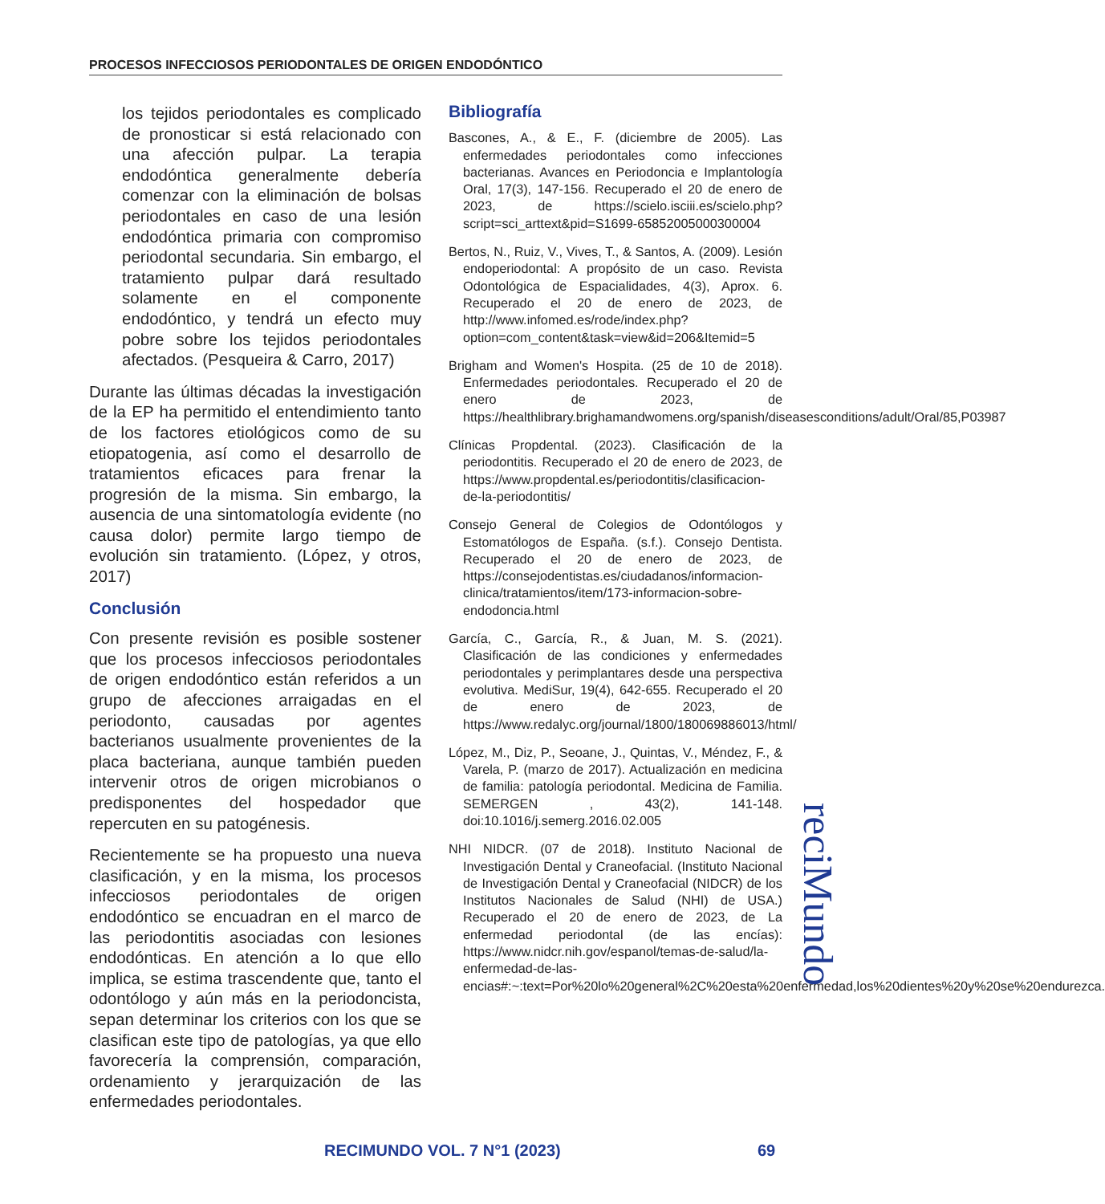PROCESOS INFECCIOSOS PERIODONTALES DE ORIGEN ENDODÓNTICO
los tejidos periodontales es complicado de pronosticar si está relacionado con una afección pulpar. La terapia endodóntica generalmente debería comenzar con la eliminación de bolsas periodontales en caso de una lesión endodóntica primaria con compromiso periodontal secundaria. Sin embargo, el tratamiento pulpar dará resultado solamente en el componente endodóntico, y tendrá un efecto muy pobre sobre los tejidos periodontales afectados. (Pesqueira & Carro, 2017)
Durante las últimas décadas la investigación de la EP ha permitido el entendimiento tanto de los factores etiológicos como de su etiopatogenia, así como el desarrollo de tratamientos eficaces para frenar la progresión de la misma. Sin embargo, la ausencia de una sintomatología evidente (no causa dolor) permite largo tiempo de evolución sin tratamiento. (López, y otros, 2017)
Conclusión
Con presente revisión es posible sostener que los procesos infecciosos periodontales de origen endodóntico están referidos a un grupo de afecciones arraigadas en el periodonto, causadas por agentes bacterianos usualmente provenientes de la placa bacteriana, aunque también pueden intervenir otros de origen microbianos o predisponentes del hospedador que repercuten en su patogénesis.
Recientemente se ha propuesto una nueva clasificación, y en la misma, los procesos infecciosos periodontales de origen endodóntico se encuadran en el marco de las periodontitis asociadas con lesiones endodónticas. En atención a lo que ello implica, se estima trascendente que, tanto el odontólogo y aún más en la periodoncista, sepan determinar los criterios con los que se clasifican este tipo de patologías, ya que ello favorecería la comprensión, comparación, ordenamiento y jerarquización de las enfermedades periodontales.
Bibliografía
Bascones, A., & E., F. (diciembre de 2005). Las enfermedades periodontales como infecciones bacterianas. Avances en Periodoncia e Implantología Oral, 17(3), 147-156. Recuperado el 20 de enero de 2023, de https://scielo.isciii.es/scielo.php?script=sci_arttext&pid=S1699-65852005000300004
Bertos, N., Ruiz, V., Vives, T., & Santos, A. (2009). Lesión endoperiodontal: A propósito de un caso. Revista Odontológica de Espacialidades, 4(3), Aprox. 6. Recuperado el 20 de enero de 2023, de http://www.infomed.es/rode/index.php?option=com_content&task=view&id=206&Itemid=5
Brigham and Women's Hospita. (25 de 10 de 2018). Enfermedades periodontales. Recuperado el 20 de enero de 2023, de https://healthlibrary.brighamandwomens.org/spanish/diseasesconditions/adult/Oral/85,P03987
Clínicas Propdental. (2023). Clasificación de la periodontitis. Recuperado el 20 de enero de 2023, de https://www.propdental.es/periodontitis/clasificacion-de-la-periodontitis/
Consejo General de Colegios de Odontólogos y Estomatólogos de España. (s.f.). Consejo Dentista. Recuperado el 20 de enero de 2023, de https://consejodentistas.es/ciudadanos/informacion-clinica/tratamientos/item/173-informacion-sobre-endodoncia.html
García, C., García, R., & Juan, M. S. (2021). Clasificación de las condiciones y enfermedades periodontales y perimplantares desde una perspectiva evolutiva. MediSur, 19(4), 642-655. Recuperado el 20 de enero de 2023, de https://www.redalyc.org/journal/1800/180069886013/html/
López, M., Diz, P., Seoane, J., Quintas, V., Méndez, F., & Varela, P. (marzo de 2017). Actualización en medicina de familia: patología periodontal. Medicina de Familia. SEMERGEN , 43(2), 141-148. doi:10.1016/j.semerg.2016.02.005
NHI NIDCR. (07 de 2018). Instituto Nacional de Investigación Dental y Craneofacial. (Instituto Nacional de Investigación Dental y Craneofacial (NIDCR) de los Institutos Nacionales de Salud (NHI) de USA.) Recuperado el 20 de enero de 2023, de La enfermedad periodontal (de las encías): https://www.nidcr.nih.gov/espanol/temas-de-salud/la-enfermedad-de-las-encias#:~:text=Por%20lo%20general%2C%20esta%20enfermedad,los%20dientes%20y%20se%20endurezca.
reciMundo
RECIMUNDO VOL. 7 N°1 (2023) 69